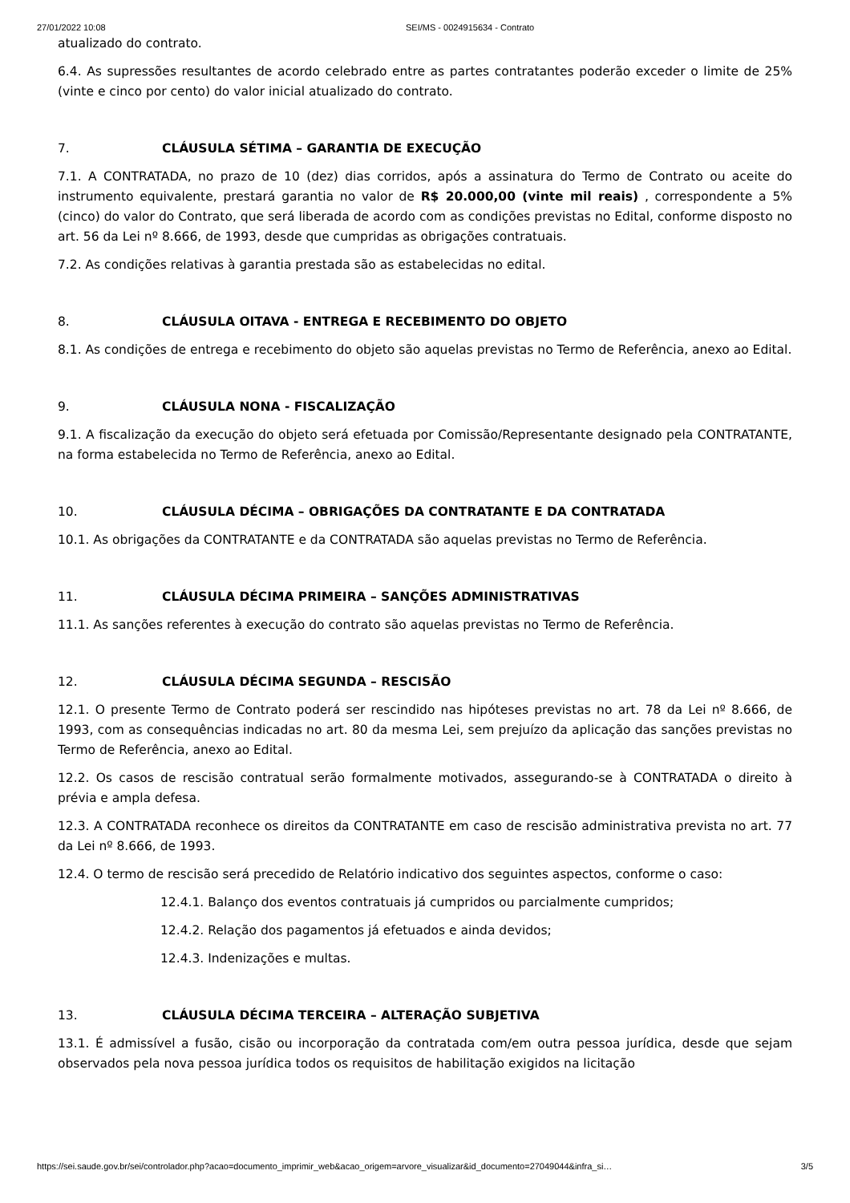27/01/2022 10:08 SEI/MS - 0024915634 - Contrato
atualizado do contrato.
6.4. As supressões resultantes de acordo celebrado entre as partes contratantes poderão exceder o limite de 25% (vinte e cinco por cento) do valor inicial atualizado do contrato.
7. CLÁUSULA SÉTIMA – GARANTIA DE EXECUÇÃO
7.1. A CONTRATADA, no prazo de 10 (dez) dias corridos, após a assinatura do Termo de Contrato ou aceite do instrumento equivalente, prestará garantia no valor de R$ 20.000,00 (vinte mil reais) , correspondente a 5% (cinco) do valor do Contrato, que será liberada de acordo com as condições previstas no Edital, conforme disposto no art. 56 da Lei nº 8.666, de 1993, desde que cumpridas as obrigações contratuais.
7.2. As condições relativas à garantia prestada são as estabelecidas no edital.
8. CLÁUSULA OITAVA - ENTREGA E RECEBIMENTO DO OBJETO
8.1. As condições de entrega e recebimento do objeto são aquelas previstas no Termo de Referência, anexo ao Edital.
9. CLÁUSULA NONA - FISCALIZAÇÃO
9.1. A fiscalização da execução do objeto será efetuada por Comissão/Representante designado pela CONTRATANTE, na forma estabelecida no Termo de Referência, anexo ao Edital.
10. CLÁUSULA DÉCIMA – OBRIGAÇÕES DA CONTRATANTE E DA CONTRATADA
10.1. As obrigações da CONTRATANTE e da CONTRATADA são aquelas previstas no Termo de Referência.
11. CLÁUSULA DÉCIMA PRIMEIRA – SANÇÕES ADMINISTRATIVAS
11.1. As sanções referentes à execução do contrato são aquelas previstas no Termo de Referência.
12. CLÁUSULA DÉCIMA SEGUNDA – RESCISÃO
12.1. O presente Termo de Contrato poderá ser rescindido nas hipóteses previstas no art. 78 da Lei nº 8.666, de 1993, com as consequências indicadas no art. 80 da mesma Lei, sem prejuízo da aplicação das sanções previstas no Termo de Referência, anexo ao Edital.
12.2. Os casos de rescisão contratual serão formalmente motivados, assegurando-se à CONTRATADA o direito à prévia e ampla defesa.
12.3. A CONTRATADA reconhece os direitos da CONTRATANTE em caso de rescisão administrativa prevista no art. 77 da Lei nº 8.666, de 1993.
12.4. O termo de rescisão será precedido de Relatório indicativo dos seguintes aspectos, conforme o caso:
12.4.1. Balanço dos eventos contratuais já cumpridos ou parcialmente cumpridos;
12.4.2. Relação dos pagamentos já efetuados e ainda devidos;
12.4.3. Indenizações e multas.
13. CLÁUSULA DÉCIMA TERCEIRA – ALTERAÇÃO SUBJETIVA
13.1. É admissível a fusão, cisão ou incorporação da contratada com/em outra pessoa jurídica, desde que sejam observados pela nova pessoa jurídica todos os requisitos de habilitação exigidos na licitação
https://sei.saude.gov.br/sei/controlador.php?acao=documento_imprimir_web&acao_origem=arvore_visualizar&id_documento=27049044&infra_si… 3/5